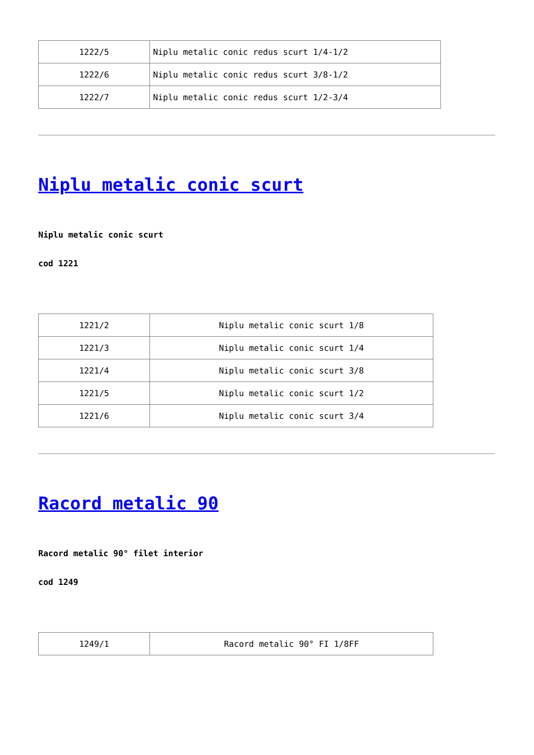| 1222/5 | Niplu metalic conic redus scurt 1/4-1/2 |
| 1222/6 | Niplu metalic conic redus scurt 3/8-1/2 |
| 1222/7 | Niplu metalic conic redus scurt 1/2-3/4 |
Niplu metalic conic scurt
Niplu metalic conic scurt
cod 1221
| 1221/2 | Niplu metalic conic scurt 1/8 |
| 1221/3 | Niplu metalic conic scurt 1/4 |
| 1221/4 | Niplu metalic conic scurt 3/8 |
| 1221/5 | Niplu metalic conic scurt 1/2 |
| 1221/6 | Niplu metalic conic scurt 3/4 |
Racord metalic 90
Racord metalic 90° filet interior
cod 1249
| 1249/1 | Racord metalic 90° FI 1/8FF |